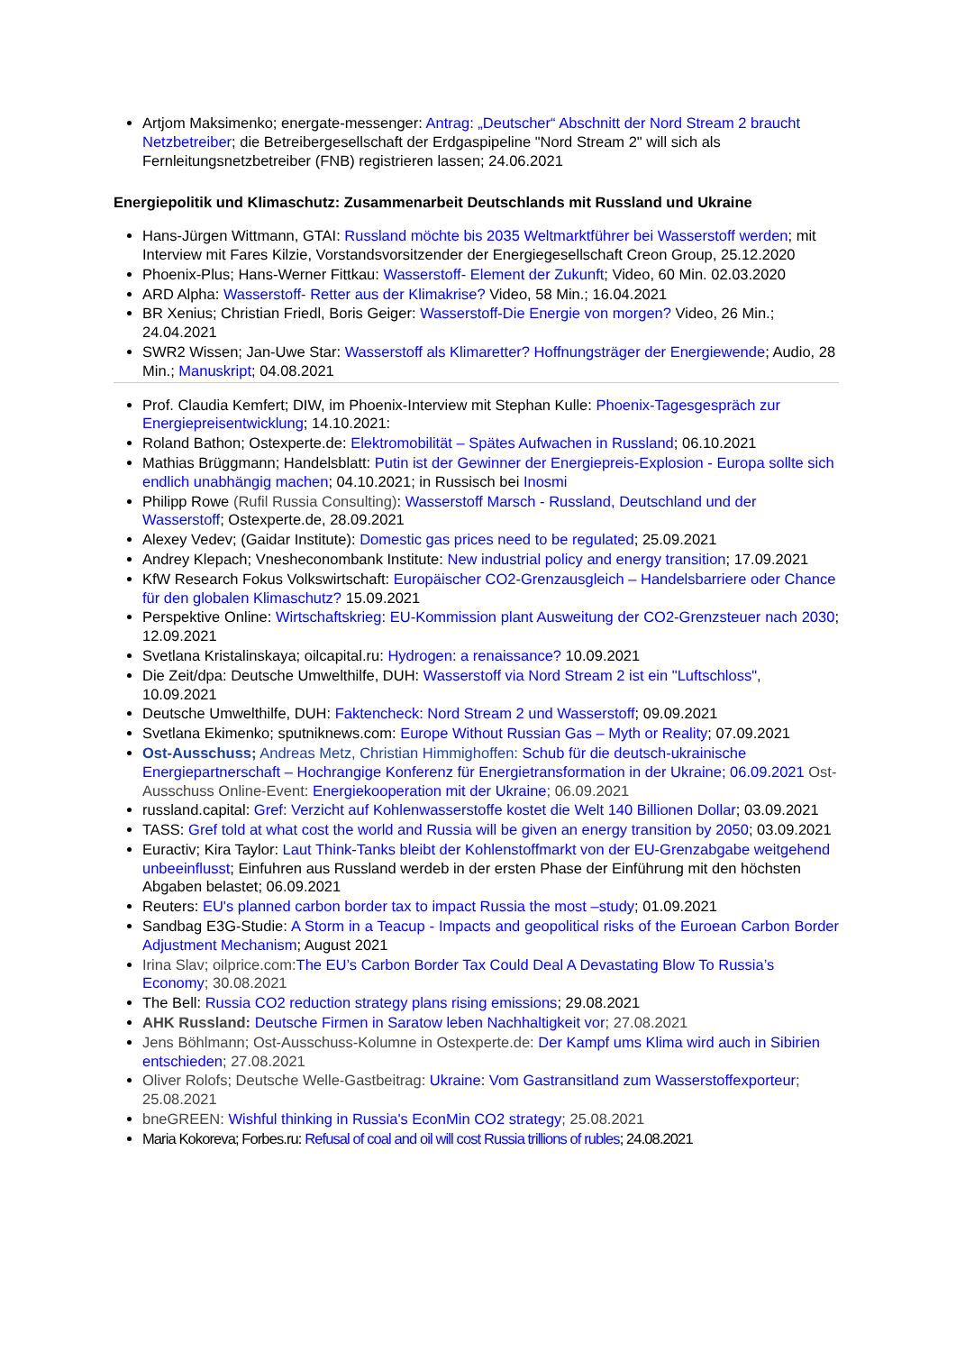Artjom Maksimenko; energate-messenger: Antrag: „Deutscher“ Abschnitt der Nord Stream 2 braucht Netzbetreiber; die Betreibergesellschaft der Erdgaspipeline "Nord Stream 2" will sich als Fernleitungsnetzbetreiber (FNB) registrieren lassen; 24.06.2021
Energiepolitik und Klimaschutz: Zusammenarbeit Deutschlands mit Russland und Ukraine
Hans-Jürgen Wittmann, GTAI: Russland möchte bis 2035 Weltmarktführer bei Wasserstoff werden; mit Interview mit Fares Kilzie, Vorstandsvorsitzender der Energiegesellschaft Creon Group, 25.12.2020
Phoenix-Plus; Hans-Werner Fittkau: Wasserstoff- Element der Zukunft; Video, 60 Min. 02.03.2020
ARD Alpha: Wasserstoff- Retter aus der Klimakrise? Video, 58 Min.; 16.04.2021
BR Xenius; Christian Friedl, Boris Geiger: Wasserstoff-Die Energie von morgen? Video, 26 Min.; 24.04.2021
SWR2 Wissen; Jan-Uwe Star: Wasserstoff als Klimaretter? Hoffnungsträger der Energiewende; Audio, 28 Min.; Manuskript; 04.08.2021
Prof. Claudia Kemfert; DIW, im Phoenix-Interview mit Stephan Kulle: Phoenix-Tagesgespräch zur Energiepreisentwicklung; 14.10.2021:
Roland Bathon; Ostexperte.de: Elektromobilität – Spätes Aufwachen in Russland; 06.10.2021
Mathias Brüggmann; Handelsblatt: Putin ist der Gewinner der Energiepreis-Explosion - Europa sollte sich endlich unabhängig machen; 04.10.2021; in Russisch bei Inosmi
Philipp Rowe (Rufil Russia Consulting): Wasserstoff Marsch - Russland, Deutschland und der Wasserstoff; Ostexperte.de, 28.09.2021
Alexey Vedev; (Gaidar Institute): Domestic gas prices need to be regulated; 25.09.2021
Andrey Klepach; Vnesheconombank Institute: New industrial policy and energy transition; 17.09.2021
KfW Research Fokus Volkswirtschaft: Europäischer CO2-Grenzausgleich – Handelsbarriere oder Chance für den globalen Klimaschutz? 15.09.2021
Perspektive Online: Wirtschaftskrieg: EU-Kommission plant Ausweitung der CO2-Grenzsteuer nach 2030; 12.09.2021
Svetlana Kristalinskaya; oilcapital.ru: Hydrogen: a renaissance? 10.09.2021
Die Zeit/dpa: Deutsche Umwelthilfe, DUH: Wasserstoff via Nord Stream 2 ist ein "Luftschloss", 10.09.2021
Deutsche Umwelthilfe, DUH: Faktencheck: Nord Stream 2 und Wasserstoff; 09.09.2021
Svetlana Ekimenko; sputniknews.com: Europe Without Russian Gas – Myth or Reality; 07.09.2021
Ost-Ausschuss; Andreas Metz, Christian Himmighoffen: Schub für die deutsch-ukrainische Energiepartnerschaft – Hochrangige Konferenz für Energietransformation in der Ukraine; 06.09.2021 Ost-Ausschuss Online-Event: Energiekooperation mit der Ukraine; 06.09.2021
russland.capital: Gref: Verzicht auf Kohlenwasserstoffe kostet die Welt 140 Billionen Dollar; 03.09.2021
TASS: Gref told at what cost the world and Russia will be given an energy transition by 2050; 03.09.2021
Euractiv; Kira Taylor: Laut Think-Tanks bleibt der Kohlenstoffmarkt von der EU-Grenzabgabe weitgehend unbeeinflusst; Einfuhren aus Russland werdeb in der ersten Phase der Einführung mit den höchsten Abgaben belastet; 06.09.2021
Reuters: EU's planned carbon border tax to impact Russia the most –study; 01.09.2021
Sandbag E3G-Studie: A Storm in a Teacup - Impacts and geopolitical risks of the Euroean Carbon Border Adjustment Mechanism; August 2021
Irina Slav; oilprice.com: The EU’s Carbon Border Tax Could Deal A Devastating Blow To Russia’s Economy; 30.08.2021
The Bell: Russia CO2 reduction strategy plans rising emissions; 29.08.2021
AHK Russland: Deutsche Firmen in Saratow leben Nachhaltigkeit vor; 27.08.2021
Jens Böhlmann; Ost-Ausschuss-Kolumne in Ostexperte.de: Der Kampf ums Klima wird auch in Sibirien entschieden; 27.08.2021
Oliver Rolofs; Deutsche Welle-Gastbeitrag: Ukraine: Vom Gastransitland zum Wasserstoffexporteur; 25.08.2021
bneGREEN: Wishful thinking in Russia's EconMin CO2 strategy; 25.08.2021
Maria Kokoreva; Forbes.ru: Refusal of coal and oil will cost Russia trillions of rubles; 24.08.2021